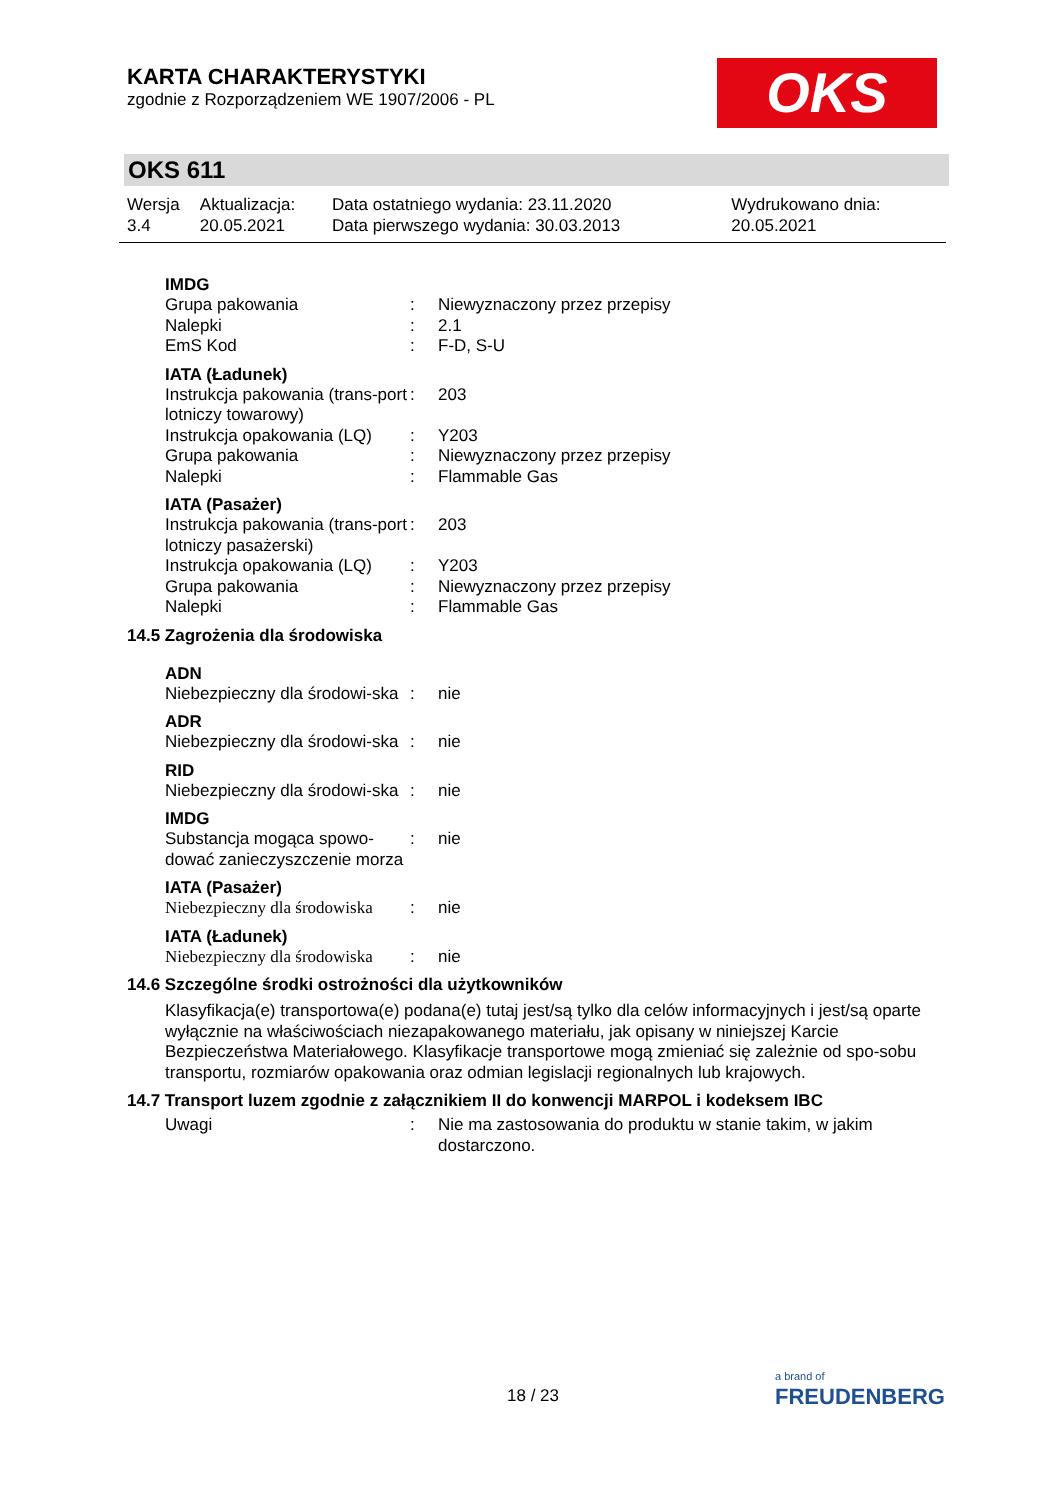KARTA CHARAKTERYSTYKI
zgodnie z Rozporządzeniem WE 1907/2006 - PL
OKS
OKS 611
| Wersja 3.4 | Aktualizacja: 20.05.2021 | Data ostatniego wydania: 23.11.2020 Data pierwszego wydania: 30.03.2013 | Wydrukowano dnia: 20.05.2021 |
IMDG
| Grupa pakowania | : | Niewyznaczony przez przepisy |
| Nalepki | : | 2.1 |
| EmS Kod | : | F-D, S-U |
IATA (Ładunek)
| Instrukcja pakowania (trans-port lotniczy towarowy) | : | 203 |
| Instrukcja opakowania (LQ) | : | Y203 |
| Grupa pakowania | : | Niewyznaczony przez przepisy |
| Nalepki | : | Flammable Gas |
IATA (Pasażer)
| Instrukcja pakowania (trans-port lotniczy pasażerski) | : | 203 |
| Instrukcja opakowania (LQ) | : | Y203 |
| Grupa pakowania | : | Niewyznaczony przez przepisy |
| Nalepki | : | Flammable Gas |
14.5 Zagrożenia dla środowiska
ADN
| Niebezpieczny dla środowi-ska | : | nie |
ADR
| Niebezpieczny dla środowi-ska | : | nie |
RID
| Niebezpieczny dla środowi-ska | : | nie |
IMDG
| Substancja mogąca spowo-dować zanieczyszczenie morza | : | nie |
IATA (Pasażer)
| Niebezpieczny dla środowiska | : | nie |
IATA (Ładunek)
| Niebezpieczny dla środowiska | : | nie |
14.6 Szczególne środki ostrożności dla użytkowników
Klasyfikacja(e) transportowa(e) podana(e) tutaj jest/są tylko dla celów informacyjnych i jest/są oparte wyłącznie na właściwościach niezapakowanego materiału, jak opisany w niniejszej Karcie Bezpieczeństwa Materiałowego. Klasyfikacje transportowe mogą zmieniać się zależnie od spo-sobu transportu, rozmiarów opakowania oraz odmian legislacji regionalnych lub krajowych.
14.7 Transport luzem zgodnie z załącznikiem II do konwencji MARPOL i kodeksem IBC
| Uwagi | : | Nie ma zastosowania do produktu w stanie takim, w jakim dostarczono. |
18 / 23
a brand of
FREUDENBERG